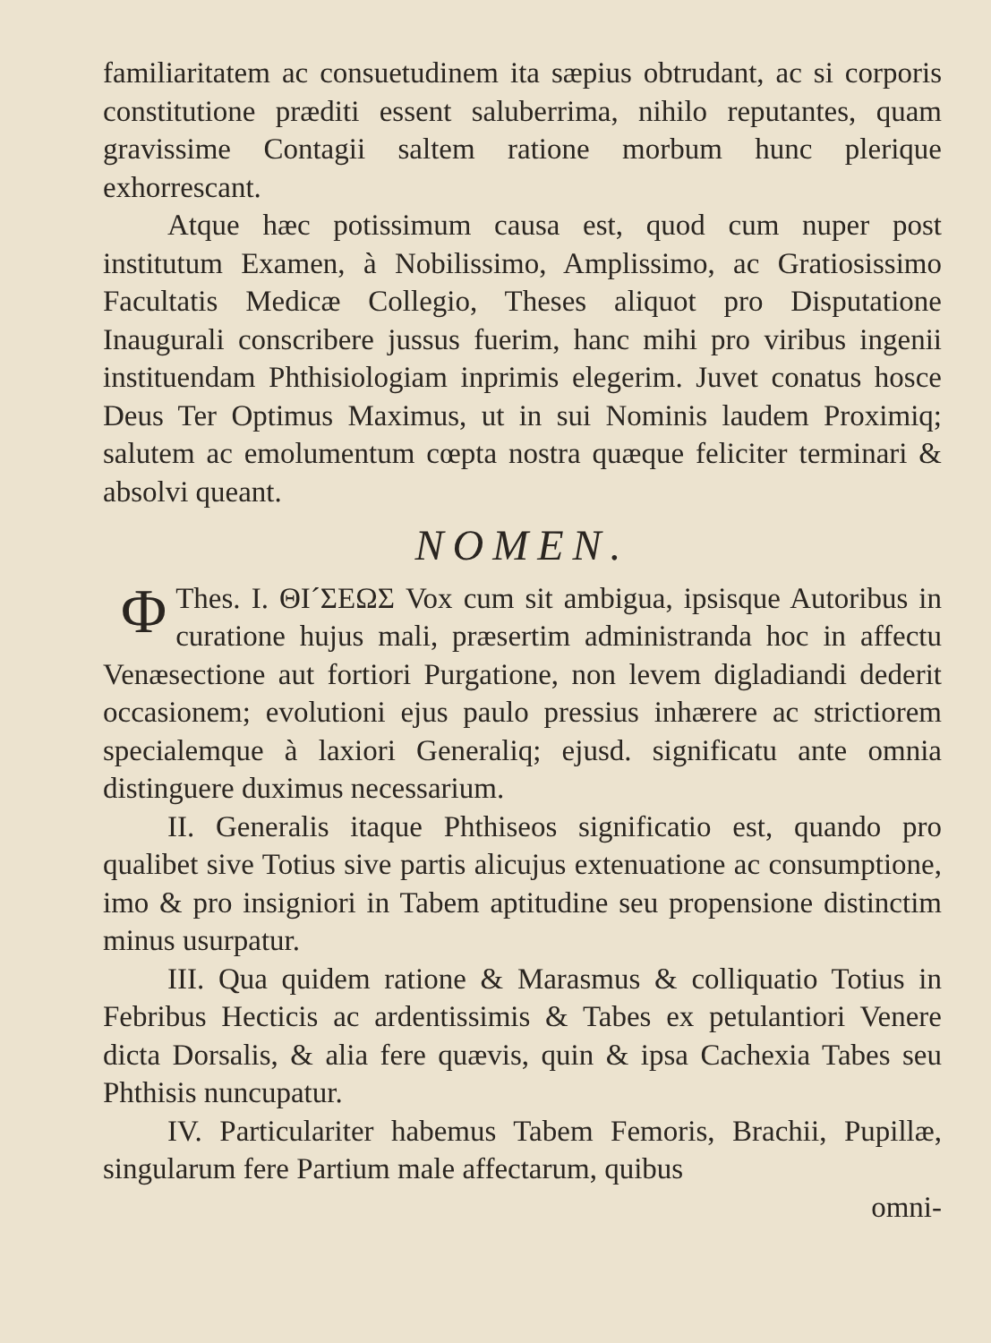familiaritatem ac consuetudinem ita sæpius obtrudant, ac si corporis constitutione præditi essent saluberrima, nihilo reputantes, quam gravissime Contagii saltem ratione morbum hunc plerique exhorrescant.
Atque hæc potissimum causa est, quod cum nuper post institutum Examen, à Nobilissimo, Amplissimo, ac Gratiosissimo Facultatis Medicæ Collegio, Theses aliquot pro Disputatione Inaugurali conscribere jussus fuerim, hanc mihi pro viribus ingenii instituendam Phthisiologiam inprimis elegerim. Juvet conatus hosce Deus Ter Optimus Maximus, ut in sui Nominis laudem Proximiq; salutem ac emolumentum cœpta nostra quæque feliciter terminari & absolvi queant.
NOMEN.
Thes. I. Φ ΘΙ´ΣΕΩΣ Vox cum sit ambigua, ipsisque Autoribus in curatione hujus mali, præsertim administranda hoc in affectu Venæsectione aut fortiori Purgatione, non levem digladiandi dederit occasionem; evolutioni ejus paulo pressius inhærere ac strictiorem specialemque à laxiori Generaliq; ejusd. significatu ante omnia distinguere duximus necessarium.
II. Generalis itaque Phthiseos significatio est, quando pro qualibet sive Totius sive partis alicujus extenuatione ac consumptione, imo & pro insigniori in Tabem aptitudine seu propensione distinctim minus usurpatur.
III. Qua quidem ratione & Marasmus & colliquatio Totius in Febribus Hecticis ac ardentissimis & Tabes ex petulantiori Venere dicta Dorsalis, & alia fere quævis, quin & ipsa Cachexia Tabes seu Phthisis nuncupatur.
IV. Particulariter habemus Tabem Femoris, Brachii, Pupillæ, singularum fere Partium male affectarum, quibus
omni-